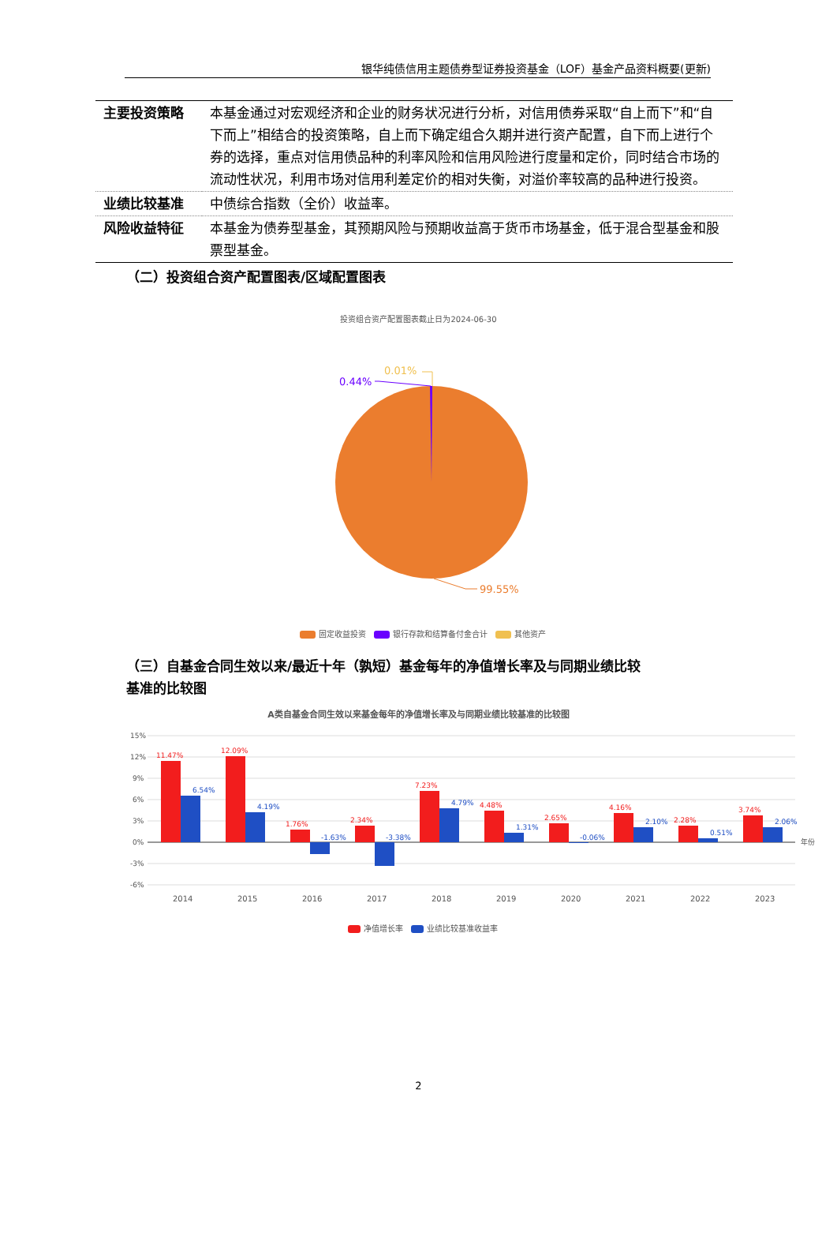银华纯债信用主题债券型证券投资基金（LOF）基金产品资料概要(更新)
| 主要投资策略 | 本基金通过对宏观经济和企业的财务状况进行分析，对信用债券采取“自上而下”和“自下而上”相结合的投资策略，自上而下确定组合久期并进行资产配置，自下而上进行个券的选择，重点对信用债品种的利率风险和信用风险进行度量和定价，同时结合市场的流动性状况，利用市场对信用利差定价的相对失衡，对溢价率较高的品种进行投资。 |
| 业绩比较基准 | 中债综合指数（全价）收益率。 |
| 风险收益特征 | 本基金为债券型基金，其预期风险与预期收益高于货币市场基金，低于混合型基金和股票型基金。 |
（二）投资组合资产配置图表/区域配置图表
投资组合资产配置图表截止日为2024-06-30
0.44%
0.01%
99.55%
固定收益投资 银行存款和结算备付金合计 其他资产
（三）自基金合同生效以来/最近十年（孰短）基金每年的净值增长率及与同期业绩比较
基准的比较图
A类自基金合同生效以来基金每年的净值增长率及与同期业绩比较基准的比较图
15%
12%
9%
6%
3%
0%
-3%
-6%
年份
11.47%
12.09%
1.76%
2.34%
7.23%
4.48%
2.65%
4.16%
2.28%
3.74%
6.54%
4.19%
-1.63%
-3.38%
4.79%
1.31%
-0.06%
2.10%
0.51%
2.06%
2014
2015
2016
2017
2018
2019
2020
2021
2022
2023
净值增长率 业绩比较基准收益率
2